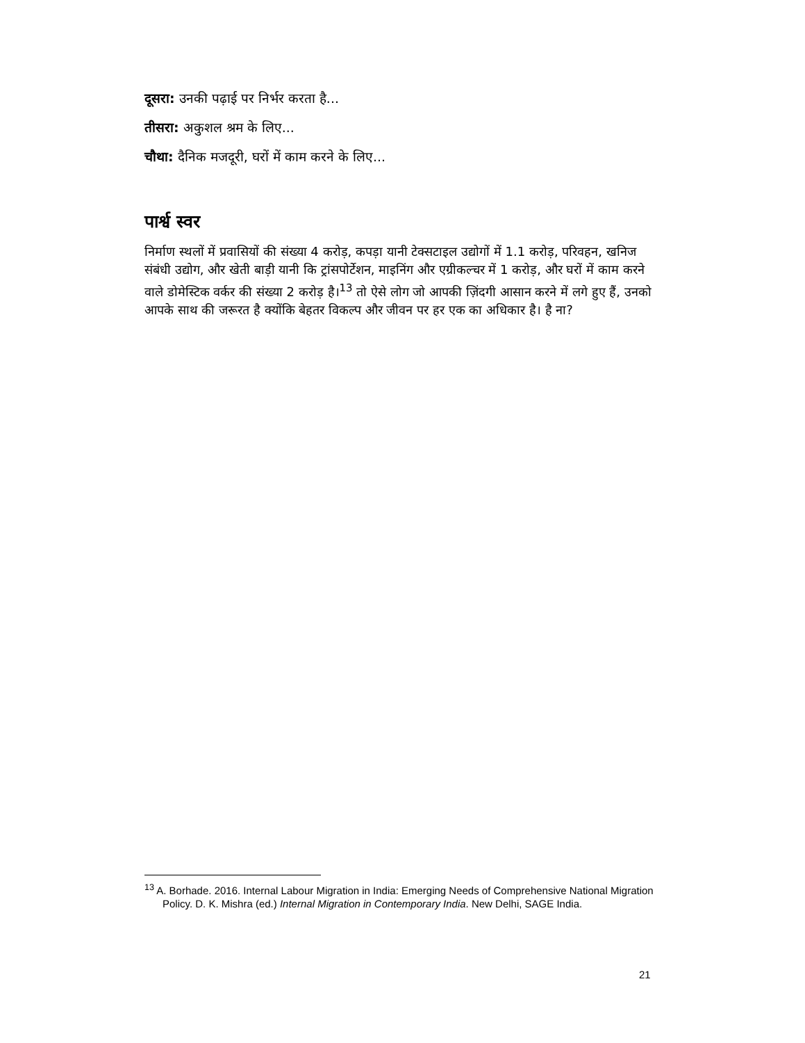दूसरा: उनकी पढ़ाई पर निर्भर करता है...
तीसरा: अकुशल श्रम के लिए...
चौथा: दैनिक मजदूरी, घरों में काम करने के लिए...
पार्श्व स्वर
निर्माण स्थलों में प्रवासियों की संख्या 4 करोड़, कपड़ा यानी टेक्सटाइल उद्योगों में 1.1 करोड़, परिवहन, खनिज संबंधी उद्योग, और खेती बाड़ी यानी कि ट्रांसपोर्टेशन, माइनिंग और एग्रीकल्चर में 1 करोड़, और घरों में काम करने वाले डोमेस्टिक वर्कर की संख्या 2 करोड़ है।<sup>13</sup> तो ऐसे लोग जो आपकी ज़िंदगी आसान करने में लगे हुए हैं, उनको आपके साथ की जरूरत है क्योंकि बेहतर विकल्प और जीवन पर हर एक का अधिकार है। है ना?
<sup>13</sup> A. Borhade. 2016. Internal Labour Migration in India: Emerging Needs of Comprehensive National Migration Policy. D. K. Mishra (ed.) Internal Migration in Contemporary India. New Delhi, SAGE India.
21